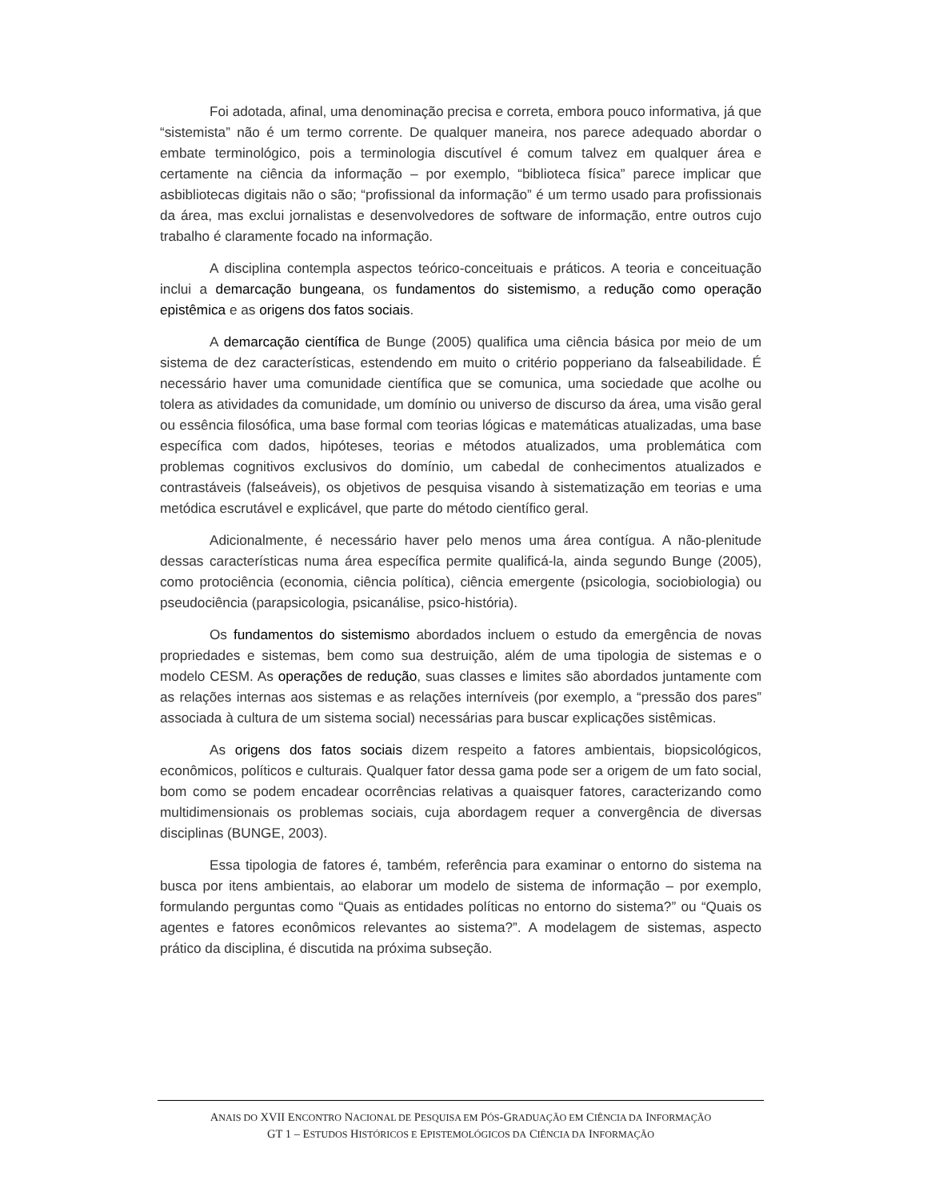Foi adotada, afinal, uma denominação precisa e correta, embora pouco informativa, já que “sistemista” não é um termo corrente. De qualquer maneira, nos parece adequado abordar o embate terminológico, pois a terminologia discutível é comum talvez em qualquer área e certamente na ciência da informação – por exemplo, “biblioteca física” parece implicar que asbibliotecas digitais não o são; “profissional da informação” é um termo usado para profissionais da área, mas exclui jornalistas e desenvolvedores de software de informação, entre outros cujo trabalho é claramente focado na informação.
A disciplina contempla aspectos teórico-conceituais e práticos. A teoria e conceituação inclui a demarcação bungeana, os fundamentos do sistemismo, a redução como operação epistêmica e as origens dos fatos sociais.
A demarcação científica de Bunge (2005) qualifica uma ciência básica por meio de um sistema de dez características, estendendo em muito o critério popperiano da falseabilidade. É necessário haver uma comunidade científica que se comunica, uma sociedade que acolhe ou tolera as atividades da comunidade, um domínio ou universo de discurso da área, uma visão geral ou essência filosófica, uma base formal com teorias lógicas e matemáticas atualizadas, uma base específica com dados, hipóteses, teorias e métodos atualizados, uma problemática com problemas cognitivos exclusivos do domínio, um cabedal de conhecimentos atualizados e contrastáveis (falseáveis), os objetivos de pesquisa visando à sistematização em teorias e uma metódica escrutável e explicável, que parte do método científico geral.
Adicionalmente, é necessário haver pelo menos uma área contígua. A não-plenitude dessas características numa área específica permite qualificá-la, ainda segundo Bunge (2005), como protociência (economia, ciência política), ciência emergente (psicologia, sociobiologia) ou pseudociência (parapsicologia, psicanálise, psico-história).
Os fundamentos do sistemismo abordados incluem o estudo da emergência de novas propriedades e sistemas, bem como sua destruição, além de uma tipologia de sistemas e o modelo CESM. As operações de redução, suas classes e limites são abordados juntamente com as relações internas aos sistemas e as relações interníveis (por exemplo, a “pressão dos pares” associada à cultura de um sistema social) necessárias para buscar explicações sistêmicas.
As origens dos fatos sociais dizem respeito a fatores ambientais, biopsicológicos, econômicos, políticos e culturais. Qualquer fator dessa gama pode ser a origem de um fato social, bom como se podem encadear ocorrências relativas a quaisquer fatores, caracterizando como multidimensionais os problemas sociais, cuja abordagem requer a convergência de diversas disciplinas (BUNGE, 2003).
Essa tipologia de fatores é, também, referência para examinar o entorno do sistema na busca por itens ambientais, ao elaborar um modelo de sistema de informação – por exemplo, formulando perguntas como “Quais as entidades políticas no entorno do sistema?” ou “Quais os agentes e fatores econômicos relevantes ao sistema?”. A modelagem de sistemas, aspecto prático da disciplina, é discutida na próxima subseção.
ANAIS DO XVII ENCONTRO NACIONAL DE PESQUISA EM PÓS-GRADUAÇÃO EM CIÊNCIA DA INFORMAÇÃO
GT 1 – ESTUDOS HISTÓRICOS E EPISTEMOLÓGICOS DA CIÊNCIA DA INFORMAÇÃO